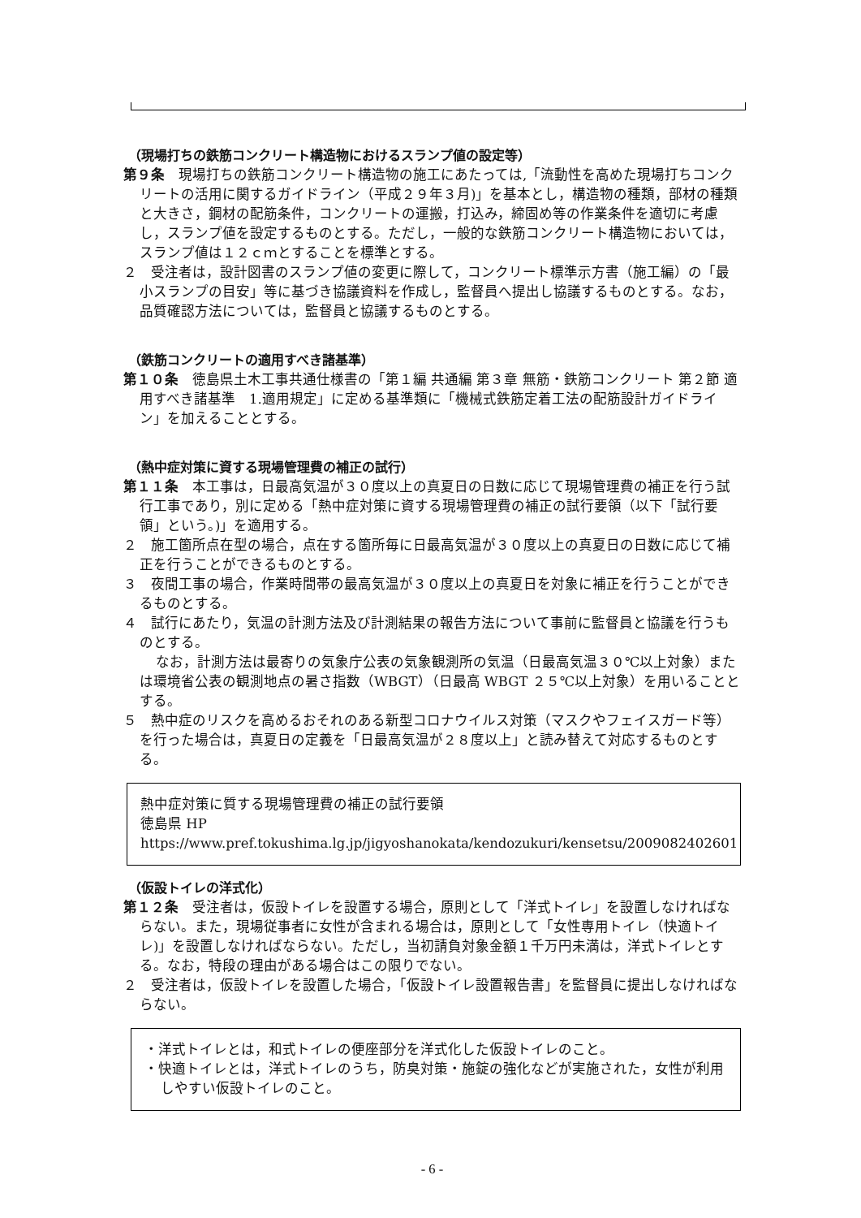（現場打ちの鉄筋コンクリート構造物におけるスランプ値の設定等）
第９条　現場打ちの鉄筋コンクリート構造物の施工にあたっては,「流動性を高めた現場打ちコンクリートの活用に関するガイドライン（平成２９年３月)」を基本とし，構造物の種類，部材の種類と大きさ，鋼材の配筋条件，コンクリートの運搬，打込み，締固め等の作業条件を適切に考慮し，スランプ値を設定するものとする。ただし，一般的な鉄筋コンクリート構造物においては，スランプ値は１２ｃｍとすることを標準とする。
２　受注者は，設計図書のスランプ値の変更に際して，コンクリート標準示方書（施工編）の「最小スランプの目安」等に基づき協議資料を作成し，監督員へ提出し協議するものとする。なお，品質確認方法については，監督員と協議するものとする。
（鉄筋コンクリートの適用すべき諸基準）
第１０条　徳島県土木工事共通仕様書の「第１編 共通編 第３章 無筋・鉄筋コンクリート 第２節 適用すべき諸基準　1.適用規定」に定める基準類に「機械式鉄筋定着工法の配筋設計ガイドライン」を加えることとする。
（熱中症対策に資する現場管理費の補正の試行）
第１１条　本工事は，日最高気温が３０度以上の真夏日の日数に応じて現場管理費の補正を行う試行工事であり，別に定める「熱中症対策に資する現場管理費の補正の試行要領（以下「試行要領」という。)」を適用する。
２　施工箇所点在型の場合，点在する箇所毎に日最高気温が３０度以上の真夏日の日数に応じて補正を行うことができるものとする。
３　夜間工事の場合，作業時間帯の最高気温が３０度以上の真夏日を対象に補正を行うことができるものとする。
４　試行にあたり，気温の計測方法及び計測結果の報告方法について事前に監督員と協議を行うものとする。
なお，計測方法は最寄りの気象庁公表の気象観測所の気温（日最高気温３０℃以上対象）または環境省公表の観測地点の暑さ指数（WBGT）（日最高 WBGT ２５℃以上対象）を用いることとする。
５　熱中症のリスクを高めるおそれのある新型コロナウイルス対策（マスクやフェイスガード等）を行った場合は，真夏日の定義を「日最高気温が２８度以上」と読み替えて対応するものとする。
熱中症対策に質する現場管理費の補正の試行要領
徳島県 HP https://www.pref.tokushima.lg.jp/jigyoshanokata/kendozukuri/kensetsu/2009082402601
（仮設トイレの洋式化）
第１２条　受注者は，仮設トイレを設置する場合，原則として「洋式トイレ」を設置しなければならない。また，現場従事者に女性が含まれる場合は，原則として「女性専用トイレ（快適トイレ)」を設置しなければならない。ただし，当初請負対象金額１千万円未満は，洋式トイレとする。なお，特段の理由がある場合はこの限りでない。
２　受注者は，仮設トイレを設置した場合，「仮設トイレ設置報告書」を監督員に提出しなければならない。
・洋式トイレとは，和式トイレの便座部分を洋式化した仮設トイレのこと。
・快適トイレとは，洋式トイレのうち，防臭対策・施錠の強化などが実施された，女性が利用しやすい仮設トイレのこと。
- 6 -